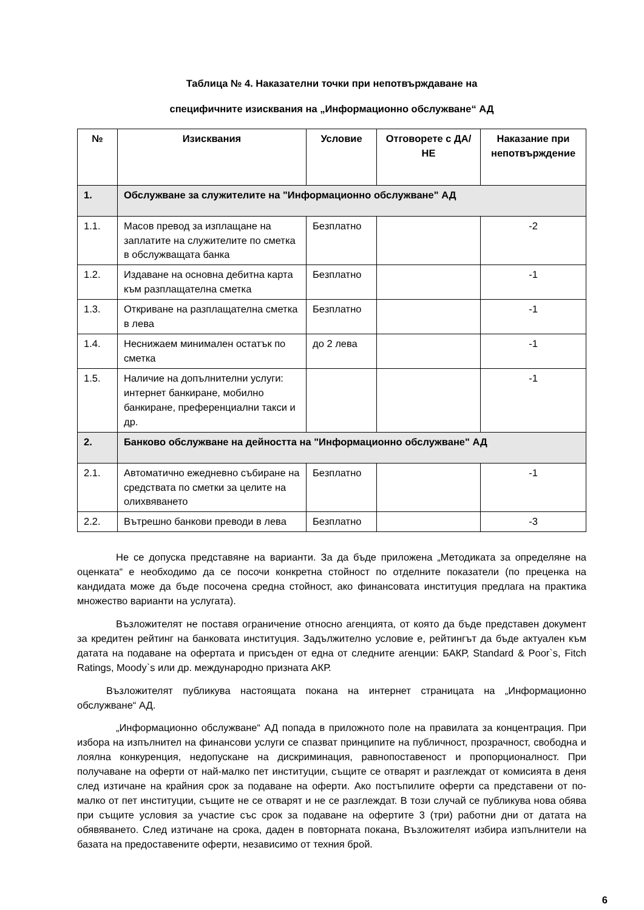Таблица № 4. Наказателни точки при непотвърждаване на
специфичните изисквания на „Информационно обслужване“ АД
| № | Изисквания | Условие | Отговорете с ДА/НЕ | Наказание при непотвърждение |
| --- | --- | --- | --- | --- |
| 1. | Обслужване за служителите на "Информационно обслужване" АД | | | |
| 1.1. | Масов превод за изплащане на заплатите на служителите по сметка в обслужващата банка | Безплатно | | -2 |
| 1.2. | Издаване на основна дебитна карта към разплащателна сметка | Безплатно | | -1 |
| 1.3. | Откриване на разплащателна сметка в лева | Безплатно | | -1 |
| 1.4. | Неснижаем минимален остатък по сметка | до 2 лева | | -1 |
| 1.5. | Наличие на допълнителни услуги: интернет банкиране, мобилно банкиране, преференциални такси и др. | | | -1 |
| 2. | Банково обслужване на дейността на "Информационно обслужване" АД | | | |
| 2.1. | Автоматично ежедневно събиране на средствата по сметки за целите на олихвяването | Безплатно | | -1 |
| 2.2. | Вътрешно банкови преводи в лева | Безплатно | | -3 |
Не се допуска представяне на варианти. За да бъде приложена „Методиката за определяне на оценката“ е необходимо да се посочи конкретна стойност по отделните показатели (по преценка на кандидата може да бъде посочена средна стойност, ако финансовата институция предлага на практика множество варианти на услугата).
Възложителят не поставя ограничение относно агенцията, от която да бъде представен документ за кредитен рейтинг на банковата институция. Задължително условие е, рейтингът да бъде актуален към датата на подаване на офертата и присъден от една от следните агенции: БАКР, Standard & Poor`s, Fitch Ratings, Moody`s или др. международно призната АКР.
Възложителят публикува настоящата покана на интернет страницата на „Информационно обслужване“ АД.
„Информационно обслужване“ АД попада в приложното поле на правилата за концентрация. При избора на изпълнител на финансови услуги се спазват принципите на публичност, прозрачност, свободна и лоялна конкуренция, недопускане на дискриминация, равнопоставеност и пропорционалност. При получаване на оферти от най-малко пет институции, същите се отварят и разглеждат от комисията в деня след изтичане на крайния срок за подаване на оферти. Ако постъпилите оферти са представени от по-малко от пет институции, същите не се отварят и не се разглеждат. В този случай се публикува нова обява при същите условия за участие със срок за подаване на офертите 3 (три) работни дни от датата на обявяването. След изтичане на срока, даден в повторната покана, Възложителят избира изпълнители на базата на предоставените оферти, независимо от техния брой.
6